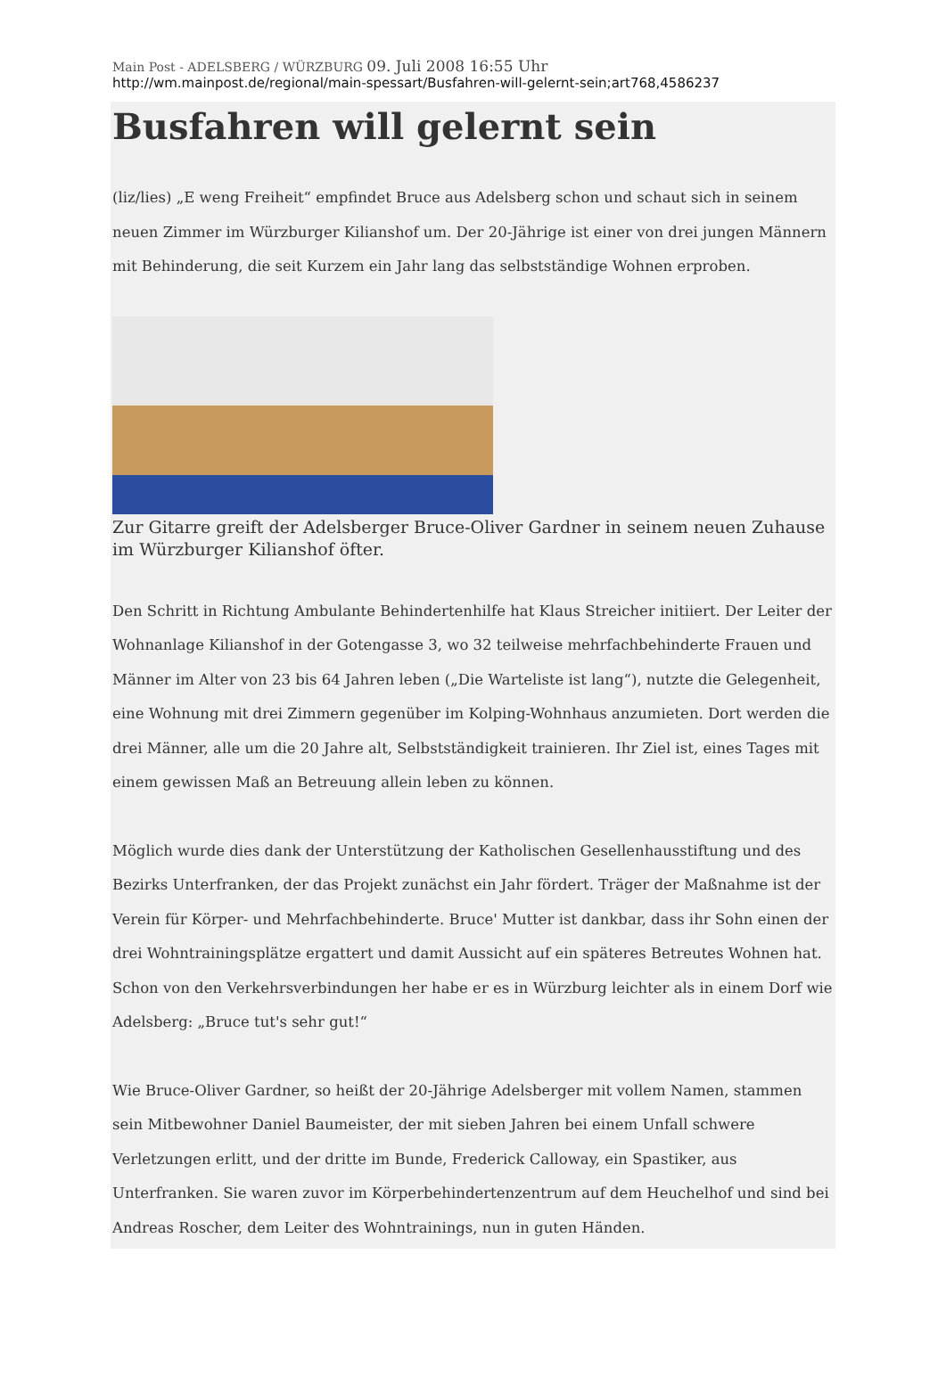Main Post - ADELSBERG / WÜRZBURG 09. Juli 2008 16:55 Uhr
http://wm.mainpost.de/regional/main-spessart/Busfahren-will-gelernt-sein;art768,4586237
Busfahren will gelernt sein
(liz/lies) „E weng Freiheit“ empfindet Bruce aus Adelsberg schon und schaut sich in seinem neuen Zimmer im Würzburger Kilianshof um. Der 20-Jährige ist einer von drei jungen Männern mit Behinderung, die seit Kurzem ein Jahr lang das selbstständige Wohnen erproben.
Zur Gitarre greift der Adelsberger Bruce-Oliver Gardner in seinem neuen Zuhause im Würzburger Kilianshof öfter.
Den Schritt in Richtung Ambulante Behindertenhilfe hat Klaus Streicher initiiert. Der Leiter der Wohnanlage Kilianshof in der Gotengasse 3, wo 32 teilweise mehrfachbehinderte Frauen und Männer im Alter von 23 bis 64 Jahren leben („Die Warteliste ist lang“), nutzte die Gelegenheit, eine Wohnung mit drei Zimmern gegenüber im Kolping-Wohnhaus anzumieten. Dort werden die drei Männer, alle um die 20 Jahre alt, Selbstständigkeit trainieren. Ihr Ziel ist, eines Tages mit einem gewissen Maß an Betreuung allein leben zu können.
Möglich wurde dies dank der Unterstützung der Katholischen Gesellenhausstiftung und des Bezirks Unterfranken, der das Projekt zunächst ein Jahr fördert. Träger der Maßnahme ist der Verein für Körper- und Mehrfachbehinderte. Bruce' Mutter ist dankbar, dass ihr Sohn einen der drei Wohntrainingsplätze ergattert und damit Aussicht auf ein späteres Betreutes Wohnen hat. Schon von den Verkehrsverbindungen her habe er es in Würzburg leichter als in einem Dorf wie Adelsberg: „Bruce tut's sehr gut!“
Wie Bruce-Oliver Gardner, so heißt der 20-Jährige Adelsberger mit vollem Namen, stammen sein Mitbewohner Daniel Baumeister, der mit sieben Jahren bei einem Unfall schwere Verletzungen erlitt, und der dritte im Bunde, Frederick Calloway, ein Spastiker, aus Unterfranken. Sie waren zuvor im Körperbehindertenzentrum auf dem Heuchelhof und sind bei Andreas Roscher, dem Leiter des Wohntrainings, nun in guten Händen.